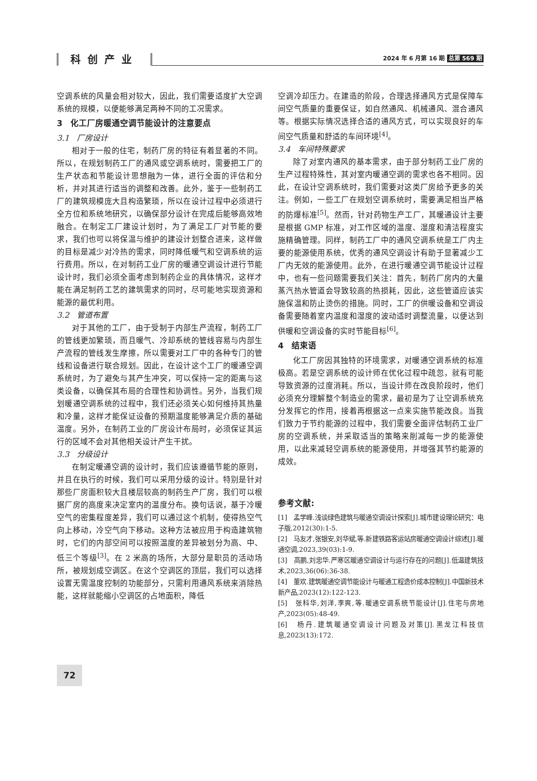科创产业
2024 年 6 月第 16 期 总第 569 期
空调系统的风量会相对较大，因此，我们需要适度扩大空调系统的规模，以便能够满足两种不同的工况需求。
3　化工厂房暖通空调节能设计的注意要点
3.1　厂房设计
相对于一般的住宅，制药厂房的特征有着显著的不同。所以，在规划制药工厂的通风或空调系统时，需要把工厂的生产状态和节能设计思想融为一体，进行全面的评估和分析，并对其进行适当的调整和改善。此外，鉴于一些制药工厂的建筑规模庞大且构造繁琐，所以在设计过程中必须进行全方位和系统地研究，以确保部分设计在完成后能够高效地融合。在制定工厂建设计划时，为了满足工厂对节能的要求，我们也可以将保温与维护的建设计划整合进来，这样做的目标是减少对冷热的需求，同时降低暖气和空调系统的运行费用。所以，在对制药工业厂房的暖通空调设计进行节能设计时，我们必须全面考虑到制药企业的具体情况，这样才能在满足制药工艺的建筑需求的同时，尽可能地实现资源和能源的最优利用。
3.2　管道布置
对于其他的工厂，由于受制于内部生产流程，制药工厂的管线更加繁琐，而且暖气、冷却系统的管线容易与内部生产流程的管线发生摩擦，所以需要对工厂中的各种专门的管线和设备进行联合规划。因此，在设计这个工厂的暖通空调系统时，为了避免与其产生冲突，可以保持一定的距离与这类设备，以确保其布局的合理性和协调性。另外，当我们规划暖通空调系统的过程中，我们还必须关心如何维持其热量和冷量，这样才能保证设备的预期温度能够满足介质的基础温度。另外，在制药工业的厂房设计布局时，必须保证其运行的区域不会对其他相关设计产生干扰。
3.3　分级设计
在制定暖通空调的设计时，我们应该遵循节能的原则，并且在执行的时候，我们可以采用分级的设计。特别是针对那些厂房面积较大且楼层较高的制药生产厂房，我们可以根据厂房的高度来决定室内的温度分布。换句话说，基于冷暖空气的密集程度差异，我们可以通过这个机制，使得热空气向上移动，冷空气向下移动。这种方法被应用于构造建筑物时，它们的内部空间可以按照温度的差异被划分为高、中、低三个等级<sup>[3]</sup>。在 2 米高的场所，大部分是职员的活动场所，被规划成空调区。在这个空调区的顶层，我们可以选择设置无需温度控制的功能部分，只需利用通风系统来消除热能，这样就能缩小空调区的占地面积，降低
空调冷却压力。在建造的阶段，合理选择通风方式是保障车间空气质量的重要保证，如自然通风、机械通风、混合通风等。根据实际情况选择合适的通风方式，可以实现良好的车间空气质量和舒适的车间环境<sup>[4]</sup>。
3.4　车间特殊要求
除了对室内通风的基本需求，由于部分制药工业厂房的生产过程特殊性，其对室内暖通空调的需求也各不相同。因此，在设计空调系统时，我们需要对这类厂房给予更多的关注。例如，一些工厂在规划空调系统时，需要满足相当严格的防爆标准<sup>[5]</sup>。然而，针对药物生产工厂，其暖通设计主要是根据 GMP 标准，对工作区域的温度、湿度和清洁程度实施精确管理。同样，制药工厂中的通风空调系统是工厂内主要的能源使用系统，优秀的通风空调设计有助于显著减少工厂内无效的能源使用。此外，在进行暖通空调节能设计过程中，也有一些问题需要我们关注：首先，制药厂房内的大量蒸汽热水管道会导致较高的热损耗，因此，这些管道应该实施保温和防止烫伤的措施。同时，工厂的供暖设备和空调设备需要随着室内温度和湿度的波动适时调整流量，以便达到供暖和空调设备的实时节能目标<sup>[6]</sup>。
4　结束语
化工厂房因其独特的环境需求，对暖通空调系统的标准极高。若是空调系统的设计师在优化过程中疏忽，就有可能导致资源的过度消耗。所以，当设计师在改良阶段时，他们必须充分理解整个制造业的需求，最初是为了让空调系统充分发挥它的作用，接着再根据这一点来实施节能改良。当我们致力于节约能源的过程中，我们需要全面评估制药工业厂房的空调系统，并采取适当的策略来削减每一步的能源使用，以此来减轻空调系统的能源使用，并增强其节约能源的成效。
参考文献:
[1]　孟学峰.浅谈绿色建筑与暖通空调设计探索[J].城市建设理论研究：电子版,2012(30):1-5.
[2]　马友才,张银安,刘华斌,等.新建铁路客运站房暖通空调设计综述[J].暖通空调,2023,39(03):1-9.
[3]　高鹏,刘忠华.严寒区暖通空调设计与运行存在的问题[J].低温建筑技术,2023,36(06):36-38.
[4]　董欢.建筑暖通空调节能设计与暖通工程造价成本控制[J].中国新技术新产品,2023(12):122-123.
[5]　张科华,刘洋,李爽,等.暖通空调系统节能设计[J].住宅与房地产,2023(05):48-49.
[6]　杨丹.建筑暖通空调设计问题及对策[J].黑龙江科技信息,2023(13):172.
72